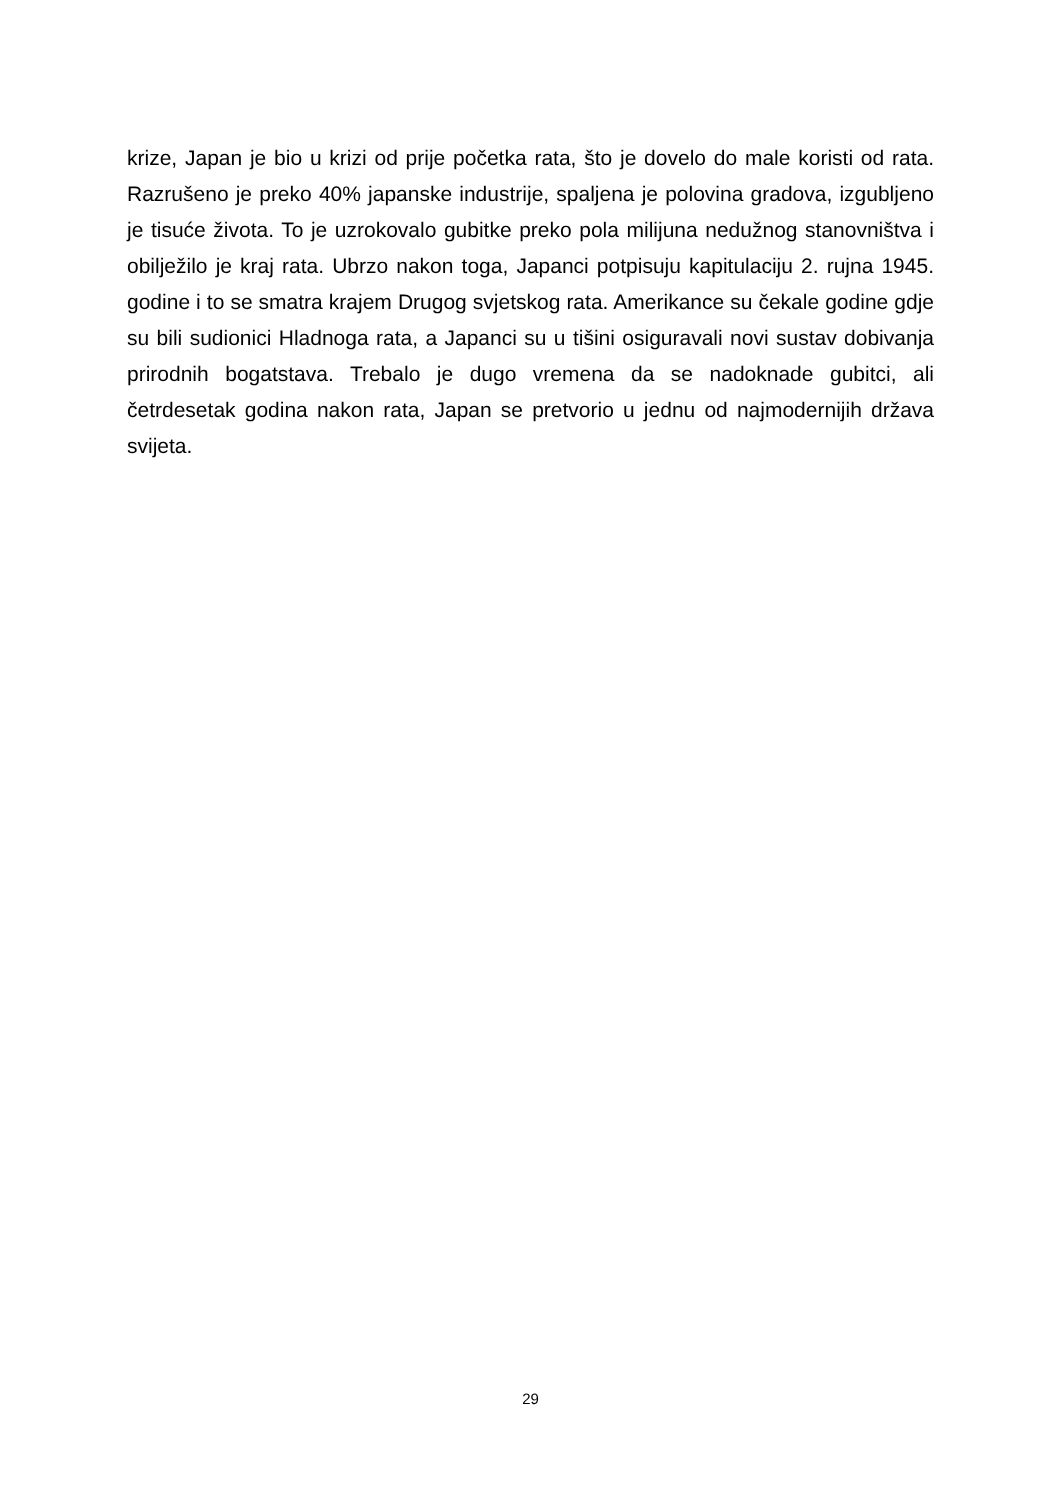krize, Japan je bio u krizi od prije početka rata, što je dovelo do male koristi od rata. Razrušeno je preko 40% japanske industrije, spaljena je polovina gradova, izgubljeno je tisuće života. To je uzrokovalo gubitke preko pola milijuna nedužnog stanovništva i obilježilo je kraj rata. Ubrzo nakon toga, Japanci potpisuju kapitulaciju 2. rujna 1945. godine i to se smatra krajem Drugog svjetskog rata. Amerikance su čekale godine gdje su bili sudionici Hladnoga rata, a Japanci su u tišini osiguravali novi sustav dobivanja prirodnih bogatstava. Trebalo je dugo vremena da se nadoknade gubitci, ali četrdesetak godina nakon rata, Japan se pretvorio u jednu od najmodernijih država svijeta.
29